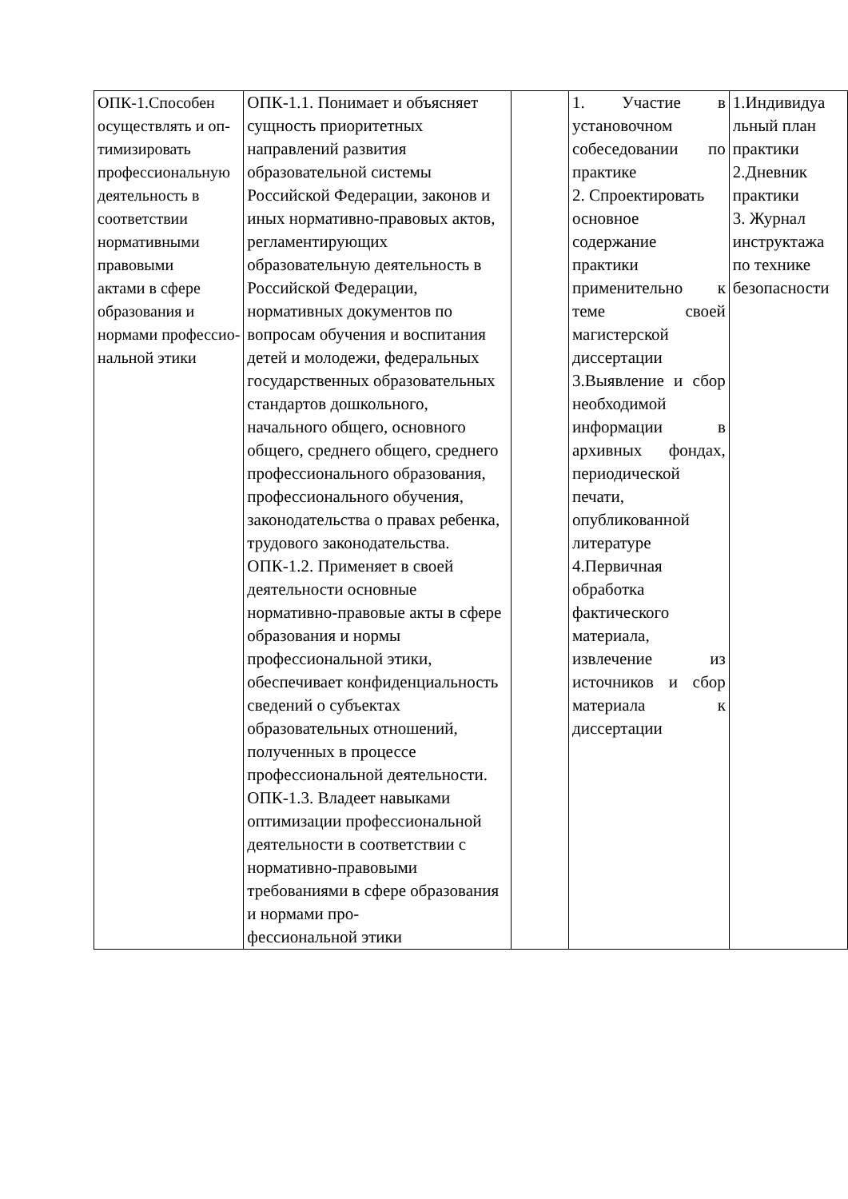| ОПК-1.Способен осуществлять и оп- тимизировать профессиональную деятельность в соответствии нормативными правовыми актами в сфере образования и нормами профессио- нальной этики | ОПК-1.1. Понимает и объясняет сущность приоритетных направлений развития образовательной системы Российской Федерации, законов и иных нормативно-правовых актов, регламентирующих образовательную деятельность в Российской Федерации, нормативных документов по вопросам обучения и воспитания детей и молодежи, федеральных государственных образовательных стандартов дошкольного, начального общего, основного общего, среднего общего, среднего профессионального образования, профессионального обучения, законодательства о правах ребенка, трудового законодательства. ОПК-1.2. Применяет в своей деятельности основные нормативно-правовые акты в сфере образования и нормы профессиональной этики, обеспечивает конфиденциальность сведений о субъектах образовательных отношений, полученных в процессе профессиональной деятельности. ОПК-1.3. Владеет навыками оптимизации профессиональной деятельности в соответствии с нормативно-правовыми требованиями в сфере образования и нормами про- фессиональной этики | | 1. Участие в установочном собеседовании по практике 2. Спроектировать основное содержание практики применительно к теме своей магистерской диссертации 3.Выявление и сбор необходимой информации в архивных фондах, периодической печати, опубликованной литературе 4.Первичная обработка фактического материала, извлечение из источников и сбор материала к диссертации | 1.Индивидуа льный план практики 2.Дневник практики 3. Журнал инструктажа по технике безопасности |